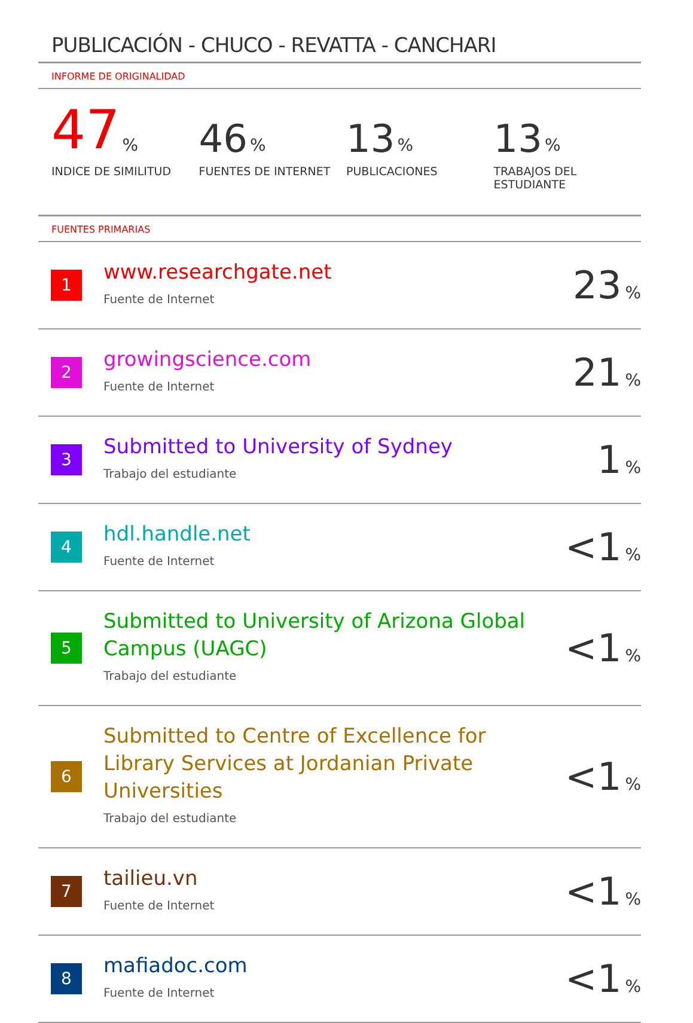PUBLICACIÓN - CHUCO - REVATTA - CANCHARI
INFORME DE ORIGINALIDAD
47%
INDICE DE SIMILITUD
46%
FUENTES DE INTERNET
13%
PUBLICACIONES
13%
TRABAJOS DEL ESTUDIANTE
FUENTES PRIMARIAS
| 1 | www.researchgate.net Fuente de Internet | 23 % |
| 2 | growingscience.com Fuente de Internet | 21 % |
| 3 | Submitted to University of Sydney Trabajo del estudiante | 1 % |
| 4 | hdl.handle.net Fuente de Internet | <1 % |
| 5 | Submitted to University of Arizona Global Campus (UAGC) Trabajo del estudiante | <1 % |
| 6 | Submitted to Centre of Excellence for Library Services at Jordanian Private Universities Trabajo del estudiante | <1 % |
| 7 | tailieu.vn Fuente de Internet | <1 % |
| 8 | mafiadoc.com Fuente de Internet | <1 % |